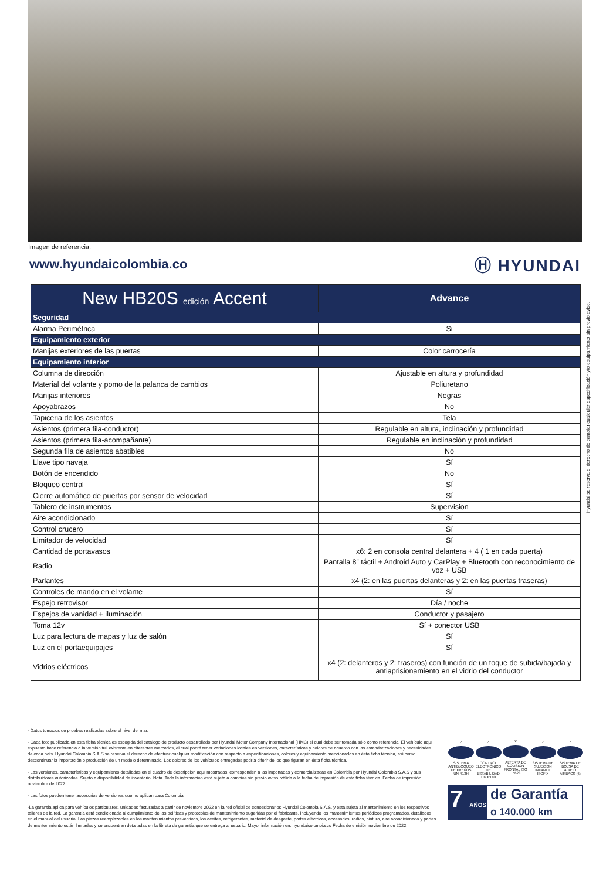Imagen de referencia.
www.hyundaicolombia.co
Ⓗ HYUNDAI
| New HB20S edición Accent | Advance |
| --- | --- |
| Seguridad | |
| Alarma Perimétrica | Si |
| Equipamiento exterior | |
| Manijas exteriores de las puertas | Color carrocería |
| Equipamiento interior | |
| Columna de dirección | Ajustable en altura y profundidad |
| Material del volante y pomo de la palanca de cambios | Poliuretano |
| Manijas interiores | Negras |
| Apoyabrazos | No |
| Tapiceria de los asientos | Tela |
| Asientos (primera fila-conductor) | Regulable en altura, inclinación y profundidad |
| Asientos (primera fila-acompañante) | Regulable en inclinación y profundidad |
| Segunda fila de asientos abatibles | No |
| Llave tipo navaja | Sí |
| Botón de encendido | No |
| Bloqueo central | Sí |
| Cierre automático de puertas por sensor de velocidad | Sí |
| Tablero de instrumentos | Supervision |
| Aire acondicionado | Sí |
| Control crucero | Sí |
| Limitador de velocidad | Sí |
| Cantidad de portavasos | x6: 2 en consola central delantera + 4 ( 1 en cada puerta) |
| Radio | Pantalla 8” táctil + Android Auto y CarPlay + Bluetooth con reconocimiento de voz + USB |
| Parlantes | x4 (2: en las puertas delanteras y 2: en las puertas traseras) |
| Controles de mando en el volante | Sí |
| Espejo retrovisor | Día / noche |
| Espejos de vanidad + iluminación | Conductor y pasajero |
| Toma 12v | Sí + conector USB |
| Luz para lectura de mapas y luz de salón | Sí |
| Luz en el portaequipajes | Sí |
| Vidrios eléctricos | x4 (2: delanteros y 2: traseros) con función de un toque de subida/bajada y antiaprisionamiento en el vidrio del conductor |
Hyundai se reserva el derecho de cambiar cualquier especificación y/o equipamiento sin previo aviso.
- Datos tomados de pruebas realizadas sobre el nivel del mar.
- Cada foto publicada en esta ficha técnica es escogida del catálogo de producto desarrollado por Hyundai Motor Company Internacional (HMC) el cual debe ser tomada sólo como referencia. El vehículo aquí expuesto hace referencia a la versión full existente en diferentes mercados, el cual podrá tener variaciones locales en versiones, características y colores de acuerdo con las estandarizaciones y necesidades de cada país. Hyundai Colombia S.A.S se reserva el derecho de efectuar cualquier modificación con respecto a especificaciones, colores y equipamiento mencionadas en ésta ficha técnica, así como descontinuar la importación o producción de un modelo determinado. Los colores de los vehículos entregados podría diferir de los que figuran en ésta ficha técnica.
- Las versiones, características y equipamiento detalladas en el cuadro de descripción aquí mostradas, corresponden a las importadas y comercializadas en Colombia por Hyundai Colombia S.A.S y sus distribuidores autorizados. Sujeto a disponibilidad de inventario. Nota. Toda la información está sujeta a cambios sin previo aviso, válida a la fecha de impresión de esta ficha técnica. Fecha de impresión noviembre de 2022.
- Las fotos pueden tener accesorios de versiones que no aplican para Colombia.
-La garantía aplica para vehículos particulares, unidades facturadas a partir de noviembre 2022 en la red oficial de concesionarios Hyundai Colombia S.A.S, y está sujeta al mantenimiento en los respectivos talleres de la red. La garantía está condicionada al cumplimiento de las políticas y protocolos de mantenimiento sugeridas por el fabricante, incluyendo los mantenimientos periódicos programados, detallados en el manual del usuario. Las piezas reemplazables en los mantenimientos preventivos, los aceites, refrigerantes, material de desgaste, partes eléctricas, accesorios, radios, pintura, aire acondicionado y partes de mantenimiento están limitadas y se encuentran detalladas en la libreta de garantía que se entrega al usuario. Mayor información en: hyundaicolombia.co Fecha de emisión noviembre de 2022.
✓
SISTEMA ANTIBLOQUEO DE FRENOS UN R13H
✓
CONTROL ELECTRÓNICO DE ESTABILIDAD UN R140
X
ALTERTA DE COLISIÓN FRONTAL ISO 15623
✓
SISTEMA DE SUJECIÓN INFANTIL ISOFIX
✓
SISTEMA DE BOLSA DE AIRE O AIRBAGS (6)
7 AÑOS
de Garantía
o 140.000 km